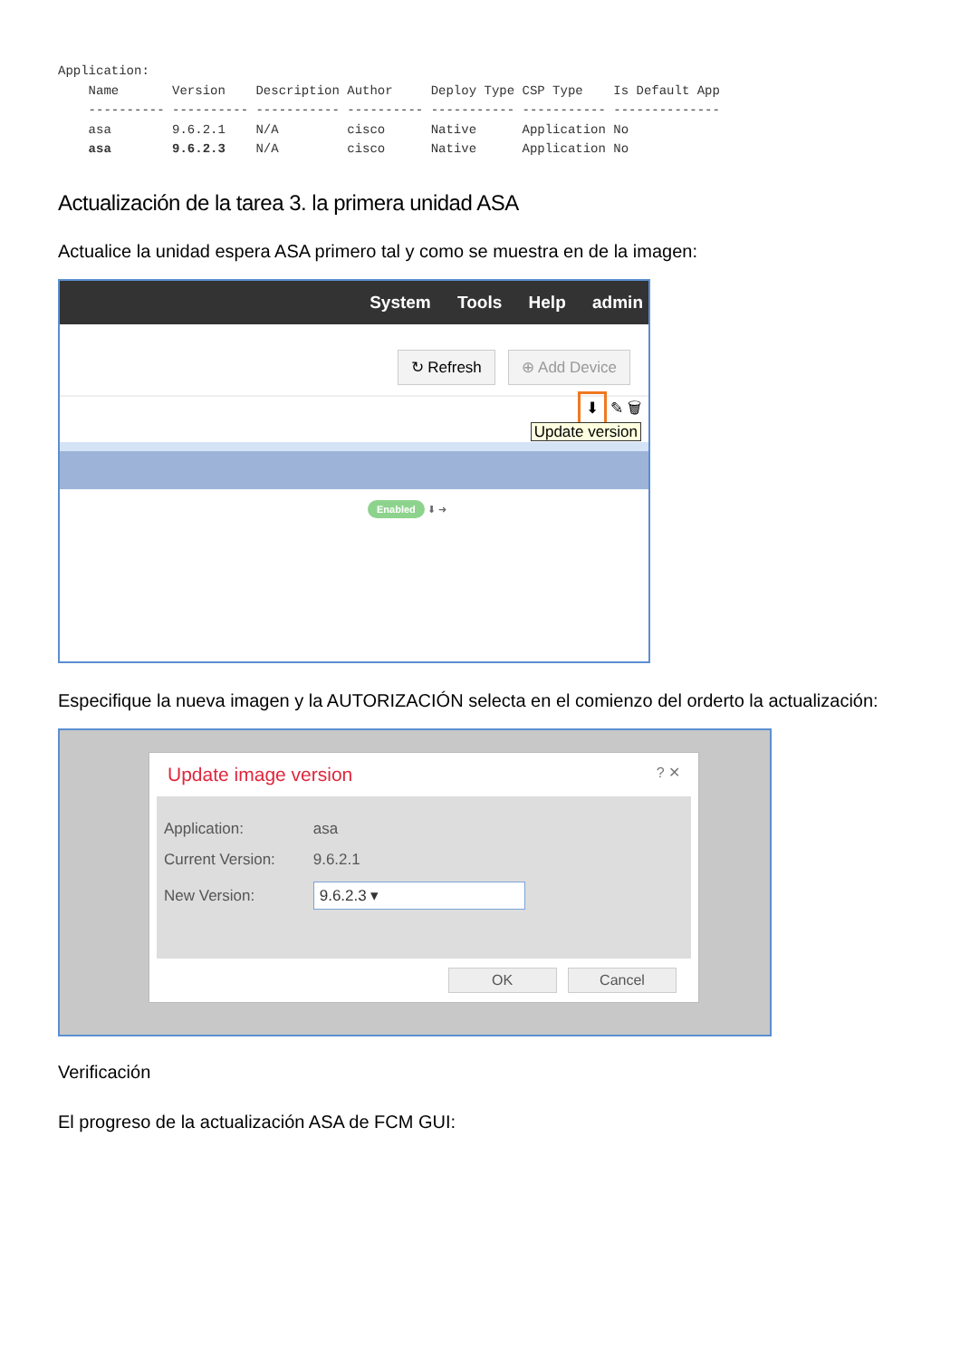Application:
    Name       Version    Description Author     Deploy Type CSP Type    Is Default App
    ---------- ---------- ----------- ---------- ----------- ----------- --------------
    asa        9.6.2.1    N/A         cisco      Native      Application No
    asa        9.6.2.3    N/A         cisco      Native      Application No
Actualización de la tarea 3. la primera unidad ASA
Actualice la unidad espera ASA primero tal y como se muestra en de la imagen:
System Tools Help admin
↻ Refresh ⊕ Add Device
⬇ ✎ 🗑
Update version
Enabled ⬇ ➜
Especifique la nueva imagen y la AUTORIZACIÓN selecta en el comienzo del orderto la actualización:
Update image version ? ✕
Application: asa
Current Version: 9.6.2.1
New Version: 9.6.2.3 ▾
OK Cancel
Verificación
El progreso de la actualización ASA de FCM GUI: